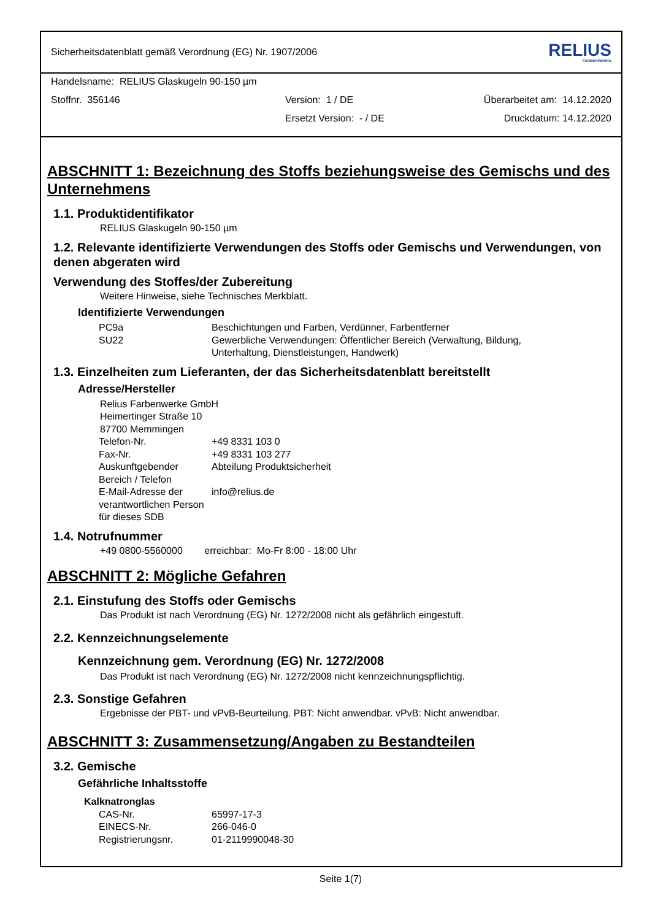Sicherheitsdatenblatt gemäß Verordnung (EG) Nr. 1907/2006 RELIUS
FARBENWERKE
Handelsname: RELIUS Glaskugeln 90-150 µm
Stoffnr. 356146 Version: 1 / DE Überarbeitet am: 14.12.2020
Ersetzt Version: - / DE Druckdatum: 14.12.2020
ABSCHNITT 1: Bezeichnung des Stoffs beziehungsweise des Gemischs und des Unternehmens
1.1. Produktidentifikator
RELIUS Glaskugeln 90-150 µm
1.2. Relevante identifizierte Verwendungen des Stoffs oder Gemischs und Verwendungen, von denen abgeraten wird
Verwendung des Stoffes/der Zubereitung
Weitere Hinweise, siehe Technisches Merkblatt.
Identifizierte Verwendungen
| PC9a | Beschichtungen und Farben, Verdünner, Farbentferner |
| SU22 | Gewerbliche Verwendungen: Öffentlicher Bereich (Verwaltung, Bildung, Unterhaltung, Dienstleistungen, Handwerk) |
1.3. Einzelheiten zum Lieferanten, der das Sicherheitsdatenblatt bereitstellt
Adresse/Hersteller
Relius Farbenwerke GmbH
Heimertinger Straße 10
87700 Memmingen
| Telefon-Nr. | +49 8331 103 0 |
| Fax-Nr. | +49 8331 103 277 |
| Auskunftgebender Bereich / Telefon | Abteilung Produktsicherheit |
| E-Mail-Adresse der verantwortlichen Person für dieses SDB | info@relius.de |
1.4. Notrufnummer
+49 0800-5560000 erreichbar: Mo-Fr 8:00 - 18:00 Uhr
ABSCHNITT 2: Mögliche Gefahren
2.1. Einstufung des Stoffs oder Gemischs
Das Produkt ist nach Verordnung (EG) Nr. 1272/2008 nicht als gefährlich eingestuft.
2.2. Kennzeichnungselemente
Kennzeichnung gem. Verordnung (EG) Nr. 1272/2008
Das Produkt ist nach Verordnung (EG) Nr. 1272/2008 nicht kennzeichnungspflichtig.
2.3. Sonstige Gefahren
Ergebnisse der PBT- und vPvB-Beurteilung. PBT: Nicht anwendbar. vPvB: Nicht anwendbar.
ABSCHNITT 3: Zusammensetzung/Angaben zu Bestandteilen
3.2. Gemische
Gefährliche Inhaltsstoffe
Kalknatronglas
| CAS-Nr. | 65997-17-3 |
| EINECS-Nr. | 266-046-0 |
| Registrierungsnr. | 01-2119990048-30 |
Seite 1(7)